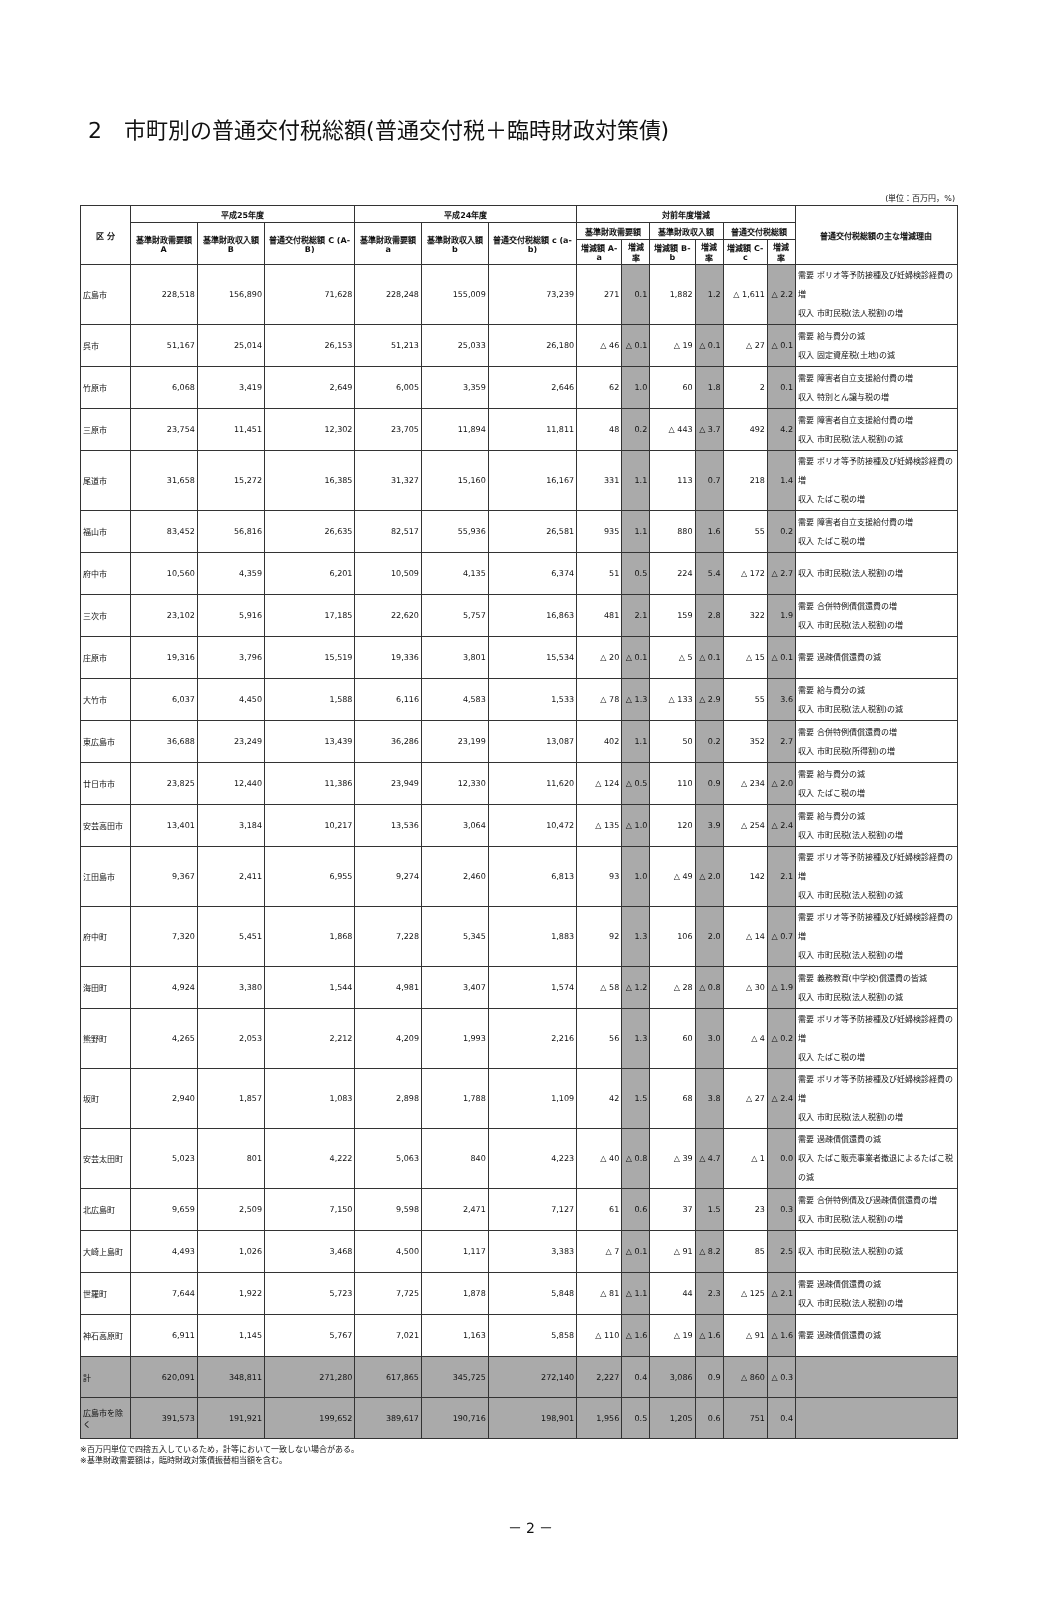2　市町別の普通交付税総額(普通交付税＋臨時財政対策債)
(単位：百万円，%)
| 区 分 | 平成25年度 | | | 平成24年度 | | | 対前年度増減 | | | | | | 普通交付税総額の主な増減理由 |
| --- | --- | --- | --- | --- | --- | --- | --- | --- | --- | --- | --- | --- | --- |
| | 基準財政需要額 A | 基準財政収入額 B | 普通交付税総額 C (A-B) | 基準財政需要額 a | 基準財政収入額 b | 普通交付税総額 c (a-b) | 基準財政需要額 | | 基準財政収入額 | | 普通交付税総額 | | |
| | | | | | | | 増減額 A-a | 増減率 | 増減額 B-b | 増減率 | 増減額 C-c | 増減率 | |
| 広島市 | 228,518 | 156,890 | 71,628 | 228,248 | 155,009 | 73,239 | 271 | 0.1 | 1,882 | 1.2 | △ 1,611 | △ 2.2 | 需要 ポリオ等予防接種及び妊婦検診経費の増 収入 市町民税(法人税割)の増 |
| 呉市 | 51,167 | 25,014 | 26,153 | 51,213 | 25,033 | 26,180 | △ 46 | △ 0.1 | △ 19 | △ 0.1 | △ 27 | △ 0.1 | 需要 給与費分の減 収入 固定資産税(土地)の減 |
| 竹原市 | 6,068 | 3,419 | 2,649 | 6,005 | 3,359 | 2,646 | 62 | 1.0 | 60 | 1.8 | 2 | 0.1 | 需要 障害者自立支援給付費の増 収入 特別とん譲与税の増 |
| 三原市 | 23,754 | 11,451 | 12,302 | 23,705 | 11,894 | 11,811 | 48 | 0.2 | △ 443 | △ 3.7 | 492 | 4.2 | 需要 障害者自立支援給付費の増 収入 市町民税(法人税割)の減 |
| 尾道市 | 31,658 | 15,272 | 16,385 | 31,327 | 15,160 | 16,167 | 331 | 1.1 | 113 | 0.7 | 218 | 1.4 | 需要 ポリオ等予防接種及び妊婦検診経費の増 収入 たばこ税の増 |
| 福山市 | 83,452 | 56,816 | 26,635 | 82,517 | 55,936 | 26,581 | 935 | 1.1 | 880 | 1.6 | 55 | 0.2 | 需要 障害者自立支援給付費の増 収入 たばこ税の増 |
| 府中市 | 10,560 | 4,359 | 6,201 | 10,509 | 4,135 | 6,374 | 51 | 0.5 | 224 | 5.4 | △ 172 | △ 2.7 | 収入 市町民税(法人税割)の増 |
| 三次市 | 23,102 | 5,916 | 17,185 | 22,620 | 5,757 | 16,863 | 481 | 2.1 | 159 | 2.8 | 322 | 1.9 | 需要 合併特例債償還費の増 収入 市町民税(法人税割)の増 |
| 庄原市 | 19,316 | 3,796 | 15,519 | 19,336 | 3,801 | 15,534 | △ 20 | △ 0.1 | △ 5 | △ 0.1 | △ 15 | △ 0.1 | 需要 過疎債償還費の減 |
| 大竹市 | 6,037 | 4,450 | 1,588 | 6,116 | 4,583 | 1,533 | △ 78 | △ 1.3 | △ 133 | △ 2.9 | 55 | 3.6 | 需要 給与費分の減 収入 市町民税(法人税割)の減 |
| 東広島市 | 36,688 | 23,249 | 13,439 | 36,286 | 23,199 | 13,087 | 402 | 1.1 | 50 | 0.2 | 352 | 2.7 | 需要 合併特例債償還費の増 収入 市町民税(所得割)の増 |
| 廿日市市 | 23,825 | 12,440 | 11,386 | 23,949 | 12,330 | 11,620 | △ 124 | △ 0.5 | 110 | 0.9 | △ 234 | △ 2.0 | 需要 給与費分の減 収入 たばこ税の増 |
| 安芸高田市 | 13,401 | 3,184 | 10,217 | 13,536 | 3,064 | 10,472 | △ 135 | △ 1.0 | 120 | 3.9 | △ 254 | △ 2.4 | 需要 給与費分の減 収入 市町民税(法人税割)の増 |
| 江田島市 | 9,367 | 2,411 | 6,955 | 9,274 | 2,460 | 6,813 | 93 | 1.0 | △ 49 | △ 2.0 | 142 | 2.1 | 需要 ポリオ等予防接種及び妊婦検診経費の増 収入 市町民税(法人税割)の減 |
| 府中町 | 7,320 | 5,451 | 1,868 | 7,228 | 5,345 | 1,883 | 92 | 1.3 | 106 | 2.0 | △ 14 | △ 0.7 | 需要 ポリオ等予防接種及び妊婦検診経費の増 収入 市町民税(法人税割)の増 |
| 海田町 | 4,924 | 3,380 | 1,544 | 4,981 | 3,407 | 1,574 | △ 58 | △ 1.2 | △ 28 | △ 0.8 | △ 30 | △ 1.9 | 需要 義務教育(中学校)償還費の皆減 収入 市町民税(法人税割)の減 |
| 熊野町 | 4,265 | 2,053 | 2,212 | 4,209 | 1,993 | 2,216 | 56 | 1.3 | 60 | 3.0 | △ 4 | △ 0.2 | 需要 ポリオ等予防接種及び妊婦検診経費の増 収入 たばこ税の増 |
| 坂町 | 2,940 | 1,857 | 1,083 | 2,898 | 1,788 | 1,109 | 42 | 1.5 | 68 | 3.8 | △ 27 | △ 2.4 | 需要 ポリオ等予防接種及び妊婦検診経費の増 収入 市町民税(法人税割)の増 |
| 安芸太田町 | 5,023 | 801 | 4,222 | 5,063 | 840 | 4,223 | △ 40 | △ 0.8 | △ 39 | △ 4.7 | △ 1 | 0.0 | 需要 過疎債償還費の減 収入 たばこ販売事業者撤退によるたばこ税の減 |
| 北広島町 | 9,659 | 2,509 | 7,150 | 9,598 | 2,471 | 7,127 | 61 | 0.6 | 37 | 1.5 | 23 | 0.3 | 需要 合併特例債及び過疎債償還費の増 収入 市町民税(法人税割)の増 |
| 大崎上島町 | 4,493 | 1,026 | 3,468 | 4,500 | 1,117 | 3,383 | △ 7 | △ 0.1 | △ 91 | △ 8.2 | 85 | 2.5 | 収入 市町民税(法人税割)の減 |
| 世羅町 | 7,644 | 1,922 | 5,723 | 7,725 | 1,878 | 5,848 | △ 81 | △ 1.1 | 44 | 2.3 | △ 125 | △ 2.1 | 需要 過疎債償還費の減 収入 市町民税(法人税割)の増 |
| 神石高原町 | 6,911 | 1,145 | 5,767 | 7,021 | 1,163 | 5,858 | △ 110 | △ 1.6 | △ 19 | △ 1.6 | △ 91 | △ 1.6 | 需要 過疎債償還費の減 |
| 計 | 620,091 | 348,811 | 271,280 | 617,865 | 345,725 | 272,140 | 2,227 | 0.4 | 3,086 | 0.9 | △ 860 | △ 0.3 | |
| 広島市を除く | 391,573 | 191,921 | 199,652 | 389,617 | 190,716 | 198,901 | 1,956 | 0.5 | 1,205 | 0.6 | 751 | 0.4 | |
※百万円単位で四捨五入しているため，計等において一致しない場合がある。
※基準財政需要額は，臨時財政対策債振替相当額を含む。
－ 2 －